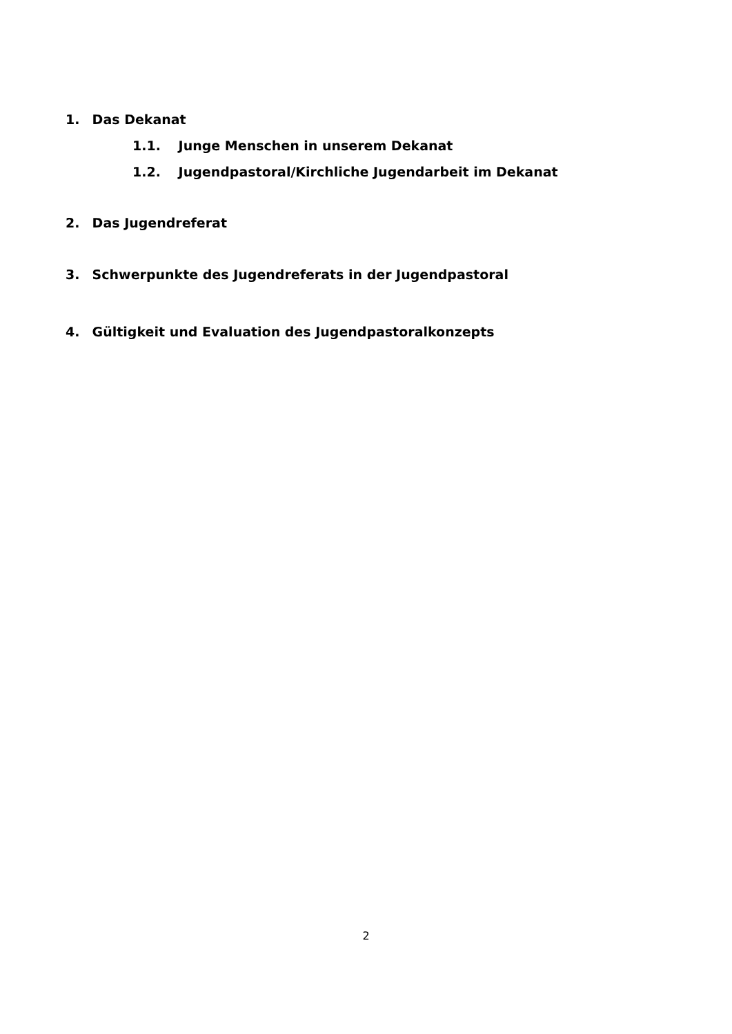1. Das Dekanat
1.1. Junge Menschen in unserem Dekanat
1.2. Jugendpastoral/Kirchliche Jugendarbeit im Dekanat
2. Das Jugendreferat
3. Schwerpunkte des Jugendreferats in der Jugendpastoral
4. Gültigkeit und Evaluation des Jugendpastoralkonzepts
2